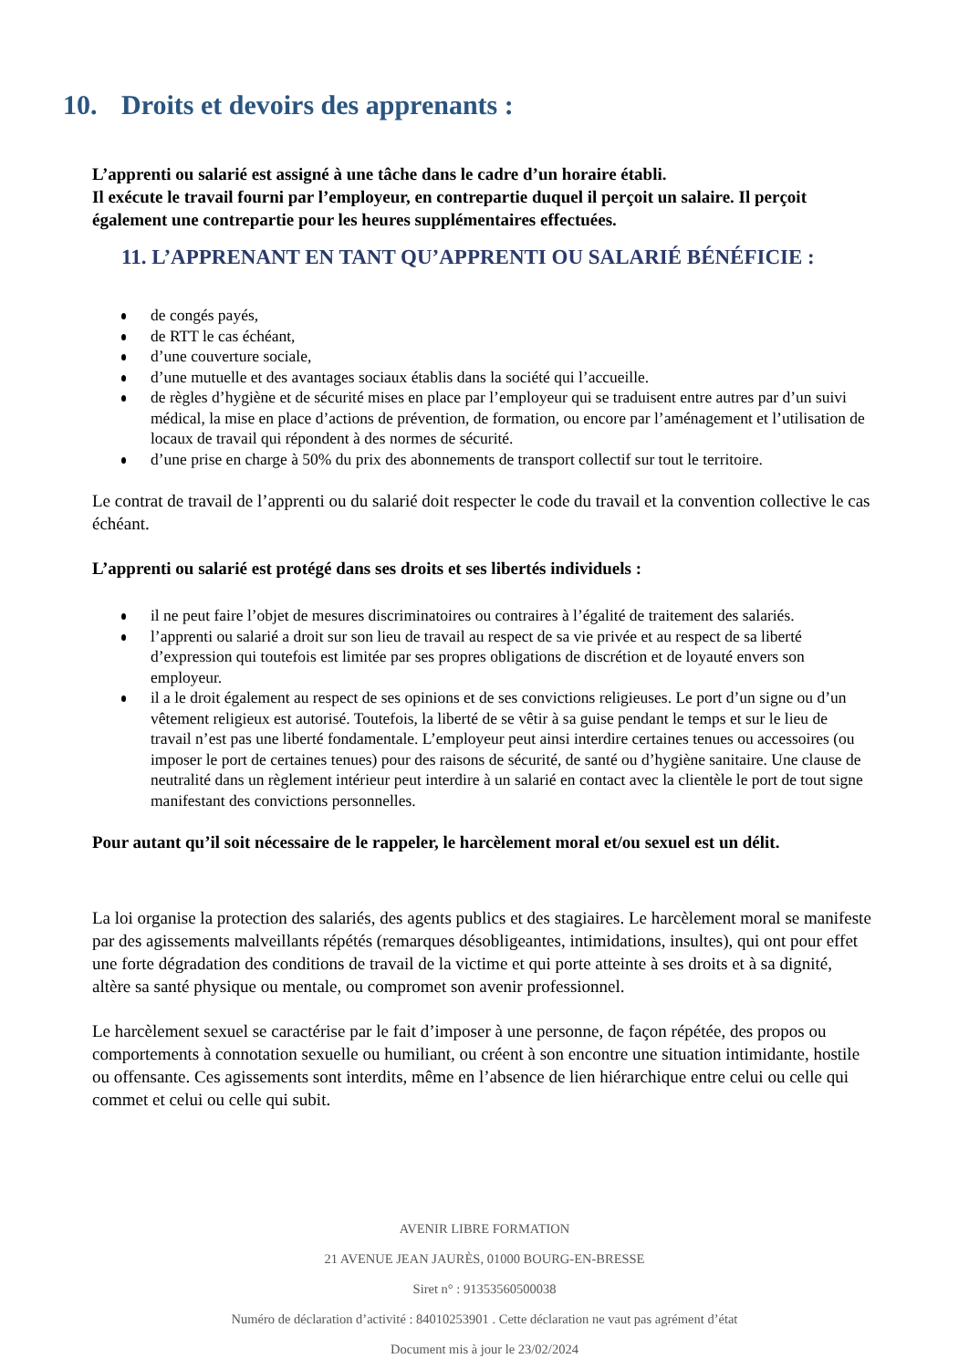10. Droits et devoirs des apprenants :
L’apprenti ou salarié est assigné à une tâche dans le cadre d’un horaire établi.
Il exécute le travail fourni par l’employeur, en contrepartie duquel il perçoit un salaire. Il perçoit également une contrepartie pour les heures supplémentaires effectuées.
11. L’APPRENANT EN TANT QU’APPRENTI OU SALARIÉ BÉNÉFICIE :
de congés payés,
de RTT le cas échéant,
d’une couverture sociale,
d’une mutuelle et des avantages sociaux établis dans la société qui l’accueille.
de règles d’hygiène et de sécurité mises en place par l’employeur qui se traduisent entre autres par d’un suivi médical, la mise en place d’actions de prévention, de formation, ou encore par l’aménagement et l’utilisation de locaux de travail qui répondent à des normes de sécurité.
d’une prise en charge à 50% du prix des abonnements de transport collectif sur tout le territoire.
Le contrat de travail de l’apprenti ou du salarié doit respecter le code du travail et la convention collective le cas échéant.
L’apprenti ou salarié est protégé dans ses droits et ses libertés individuels :
il ne peut faire l’objet de mesures discriminatoires ou contraires à l’égalité de traitement des salariés.
l’apprenti ou salarié a droit sur son lieu de travail au respect de sa vie privée et au respect de sa liberté d’expression qui toutefois est limitée par ses propres obligations de discrétion et de loyauté envers son employeur.
il a le droit également au respect de ses opinions et de ses convictions religieuses. Le port d’un signe ou d’un vêtement religieux est autorisé. Toutefois, la liberté de se vêtir à sa guise pendant le temps et sur le lieu de travail n’est pas une liberté fondamentale. L’employeur peut ainsi interdire certaines tenues ou accessoires (ou imposer le port de certaines tenues) pour des raisons de sécurité, de santé ou d’hygiène sanitaire. Une clause de neutralité dans un règlement intérieur peut interdire à un salarié en contact avec la clientèle le port de tout signe manifestant des convictions personnelles.
Pour autant qu’il soit nécessaire de le rappeler, le harcèlement moral et/ou sexuel est un délit.
La loi organise la protection des salariés, des agents publics et des stagiaires. Le harcèlement moral se manifeste par des agissements malveillants répétés (remarques désobligeantes, intimidations, insultes), qui ont pour effet une forte dégradation des conditions de travail de la victime et qui porte atteinte à ses droits et à sa dignité, altère sa santé physique ou mentale, ou compromet son avenir professionnel.
Le harcèlement sexuel se caractérise par le fait d’imposer à une personne, de façon répétée, des propos ou comportements à connotation sexuelle ou humiliant, ou créent à son encontre une situation intimidante, hostile ou offensante. Ces agissements sont interdits, même en l’absence de lien hiérarchique entre celui ou celle qui commet et celui ou celle qui subit.
AVENIR LIBRE FORMATION
21 AVENUE JEAN JAURÈS, 01000 BOURG-EN-BRESSE
Siret n° : 91353560500038
Numéro de déclaration d’activité : 84010253901 . Cette déclaration ne vaut pas agrément d’état
Document mis à jour le 23/02/2024